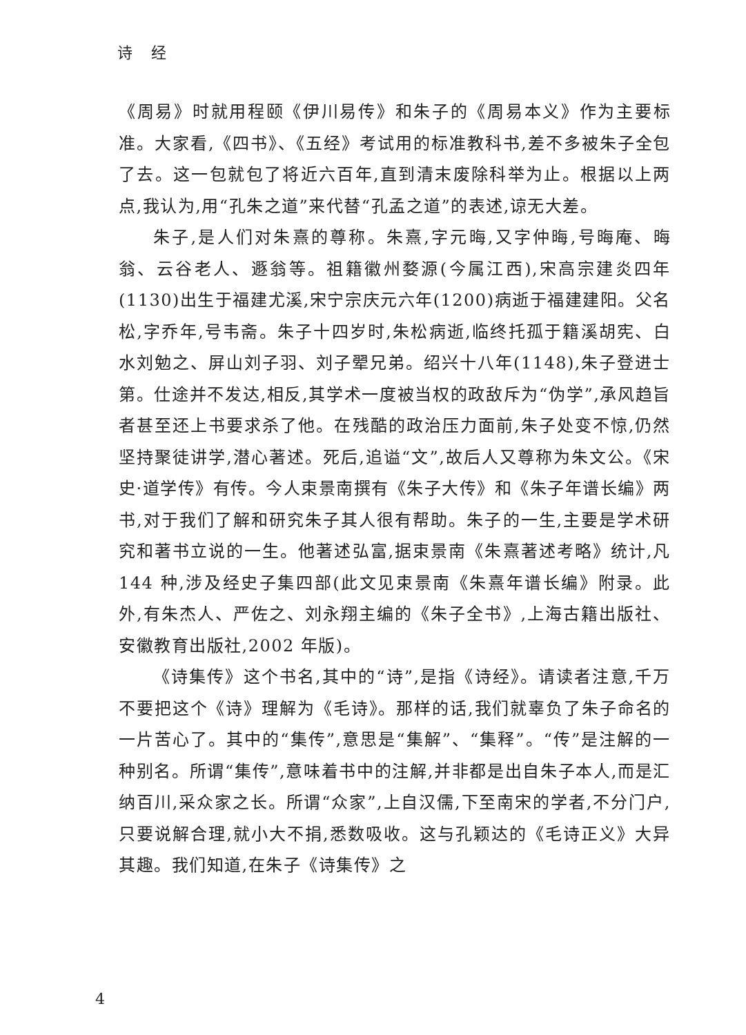诗 经
《周易》时就用程颐《伊川易传》和朱子的《周易本义》作为主要标准。大家看,《四书》、《五经》考试用的标准教科书,差不多被朱子全包了去。这一包就包了将近六百年,直到清末废除科举为止。根据以上两点,我认为,用“孔朱之道”来代替“孔孟之道”的表述,谅无大差。
朱子,是人们对朱熹的尊称。朱熹,字元晦,又字仲晦,号晦庵、晦翁、云谷老人、遯翁等。祖籍徽州婺源(今属江西),宋高宗建炎四年(1130)出生于福建尤溪,宋宁宗庆元六年(1200)病逝于福建建阳。父名松,字乔年,号韦斋。朱子十四岁时,朱松病逝,临终托孤于籍溪胡宪、白水刘勉之、屏山刘子羽、刘子翚兄弟。绍兴十八年(1148),朱子登进士第。仕途并不发达,相反,其学术一度被当权的政敌斥为“伪学”,承风趋旨者甚至还上书要求杀了他。在残酷的政治压力面前,朱子处变不惊,仍然坚持聚徒讲学,潜心著述。死后,追谥“文”,故后人又尊称为朱文公。《宋史·道学传》有传。今人束景南撰有《朱子大传》和《朱子年谱长编》两书,对于我们了解和研究朱子其人很有帮助。朱子的一生,主要是学术研究和著书立说的一生。他著述弘富,据束景南《朱熹著述考略》统计,凡 144 种,涉及经史子集四部(此文见束景南《朱熹年谱长编》附录。此外,有朱杰人、严佐之、刘永翔主编的《朱子全书》,上海古籍出版社、安徽教育出版社,2002 年版)。
《诗集传》这个书名,其中的“诗”,是指《诗经》。请读者注意,千万不要把这个《诗》理解为《毛诗》。那样的话,我们就辜负了朱子命名的一片苦心了。其中的“集传”,意思是“集解”、“集释”。“传”是注解的一种别名。所谓“集传”,意味着书中的注解,并非都是出自朱子本人,而是汇纳百川,采众家之长。所谓“众家”,上自汉儒,下至南宋的学者,不分门户,只要说解合理,就小大不捐,悉数吸收。这与孔颖达的《毛诗正义》大异其趣。我们知道,在朱子《诗集传》之
4